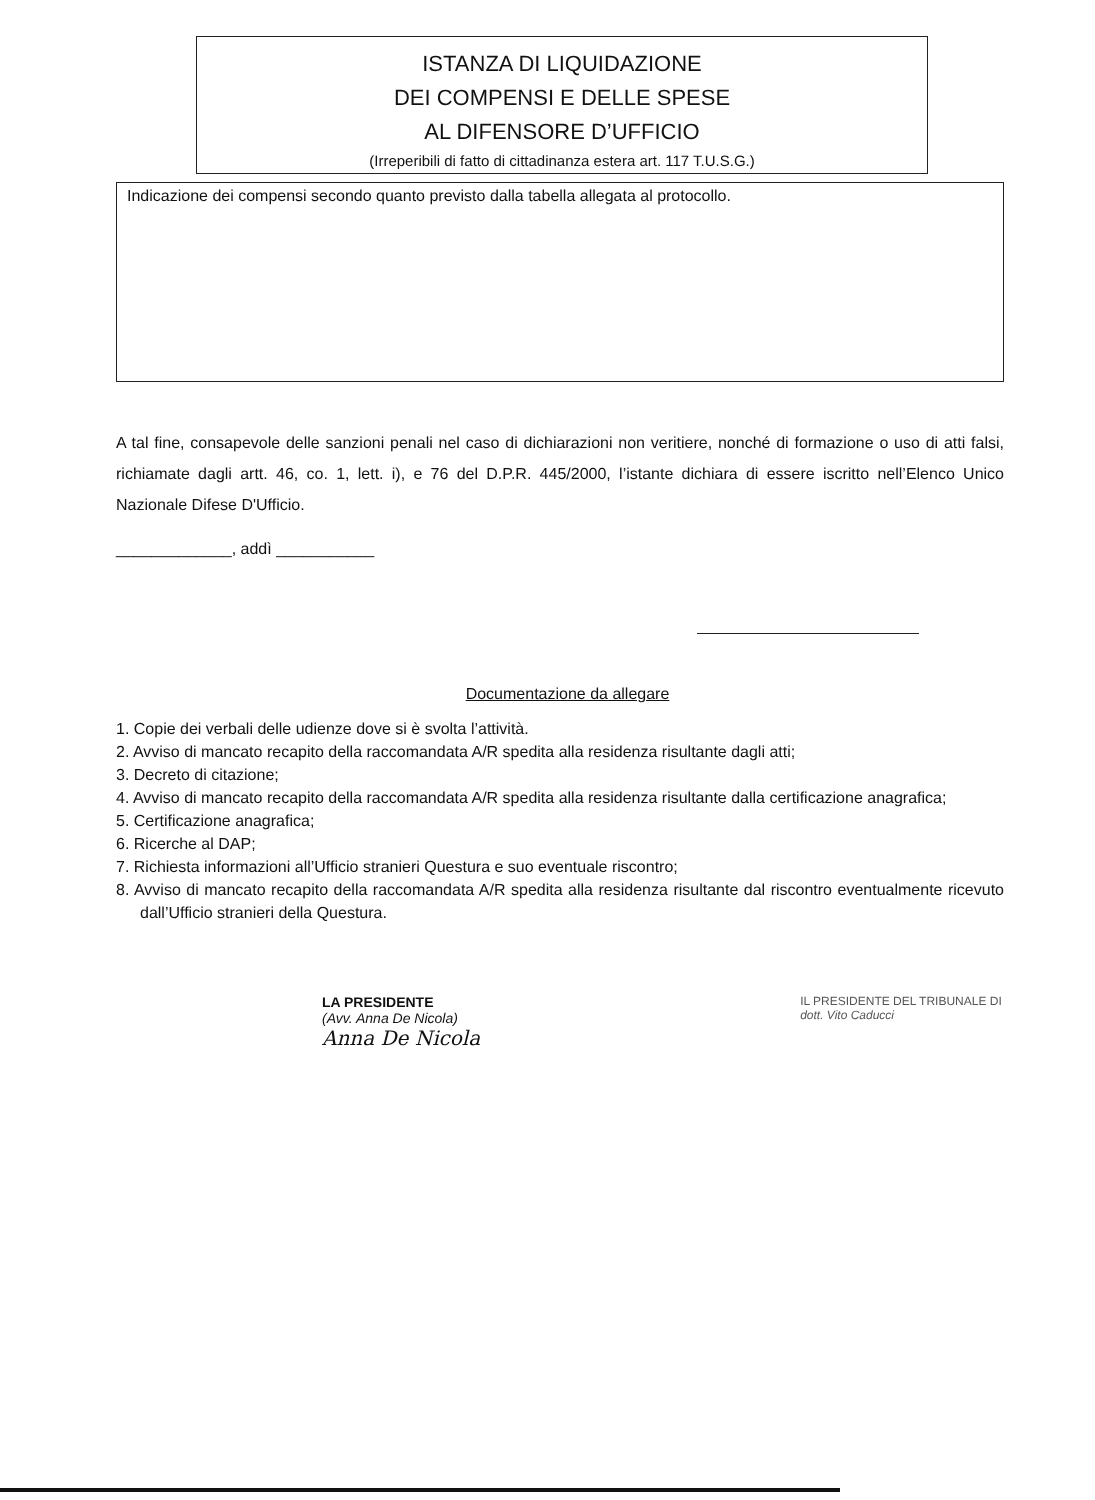ISTANZA DI LIQUIDAZIONE
DEI COMPENSI E DELLE SPESE
AL DIFENSORE D’UFFICIO
(Irreperibili di fatto di cittadinanza estera art. 117 T.U.S.G.)
Indicazione dei compensi secondo quanto previsto dalla tabella allegata al protocollo.
A tal fine, consapevole delle sanzioni penali nel caso di dichiarazioni non veritiere, nonché di formazione o uso di atti falsi, richiamate dagli artt. 46, co. 1, lett. i), e 76 del D.P.R. 445/2000, l’istante dichiara di essere iscritto nell’Elenco Unico Nazionale Difese D'Ufficio.
_____________, addì ___________
Documentazione da allegare
1. Copie dei verbali delle udienze dove si è svolta l’attività.
2. Avviso di mancato recapito della raccomandata A/R spedita alla residenza risultante dagli atti;
3. Decreto di citazione;
4. Avviso di mancato recapito della raccomandata A/R spedita alla residenza risultante dalla certificazione anagrafica;
5. Certificazione anagrafica;
6. Ricerche al DAP;
7. Richiesta informazioni all’Ufficio stranieri Questura e suo eventuale riscontro;
8. Avviso di mancato recapito della raccomandata A/R spedita alla residenza risultante dal riscontro eventualmente ricevuto dall’Ufficio stranieri della Questura.
LA PRESIDENTE
(Avv. Anna De Nicola)
Anna De Nicola
IL PRESIDENTE DEL TRIBUNALE DI
dott. Vito Caducci